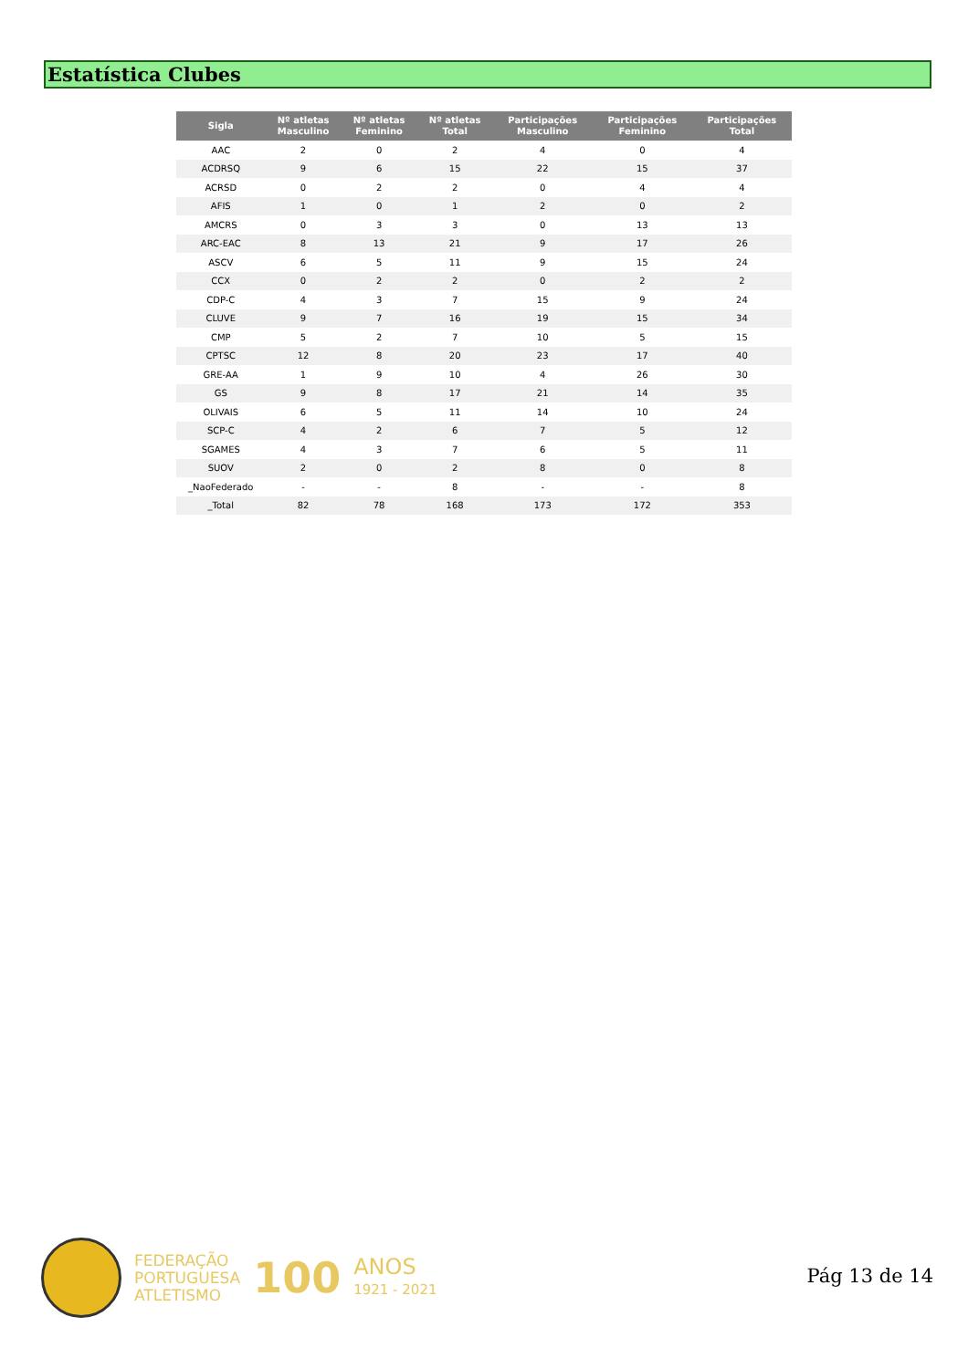Estatística Clubes
| Sigla | Nº atletas Masculino | Nº atletas Feminino | Nº atletas Total | Participações Masculino | Participações Feminino | Participações Total |
| --- | --- | --- | --- | --- | --- | --- |
| AAC | 2 | 0 | 2 | 4 | 0 | 4 |
| ACDRSQ | 9 | 6 | 15 | 22 | 15 | 37 |
| ACRSD | 0 | 2 | 2 | 0 | 4 | 4 |
| AFIS | 1 | 0 | 1 | 2 | 0 | 2 |
| AMCRS | 0 | 3 | 3 | 0 | 13 | 13 |
| ARC-EAC | 8 | 13 | 21 | 9 | 17 | 26 |
| ASCV | 6 | 5 | 11 | 9 | 15 | 24 |
| CCX | 0 | 2 | 2 | 0 | 2 | 2 |
| CDP-C | 4 | 3 | 7 | 15 | 9 | 24 |
| CLUVE | 9 | 7 | 16 | 19 | 15 | 34 |
| CMP | 5 | 2 | 7 | 10 | 5 | 15 |
| CPTSC | 12 | 8 | 20 | 23 | 17 | 40 |
| GRE-AA | 1 | 9 | 10 | 4 | 26 | 30 |
| GS | 9 | 8 | 17 | 21 | 14 | 35 |
| OLIVAIS | 6 | 5 | 11 | 14 | 10 | 24 |
| SCP-C | 4 | 2 | 6 | 7 | 5 | 12 |
| SGAMES | 4 | 3 | 7 | 6 | 5 | 11 |
| SUOV | 2 | 0 | 2 | 8 | 0 | 8 |
| _NaoFederado | - | - | 8 | - | - | 8 |
| _Total | 82 | 78 | 168 | 173 | 172 | 353 |
FEDERAÇÃO
PORTUGUESA
ATLETISMO
100
ANOS
1921 - 2021
Pág 13 de 14